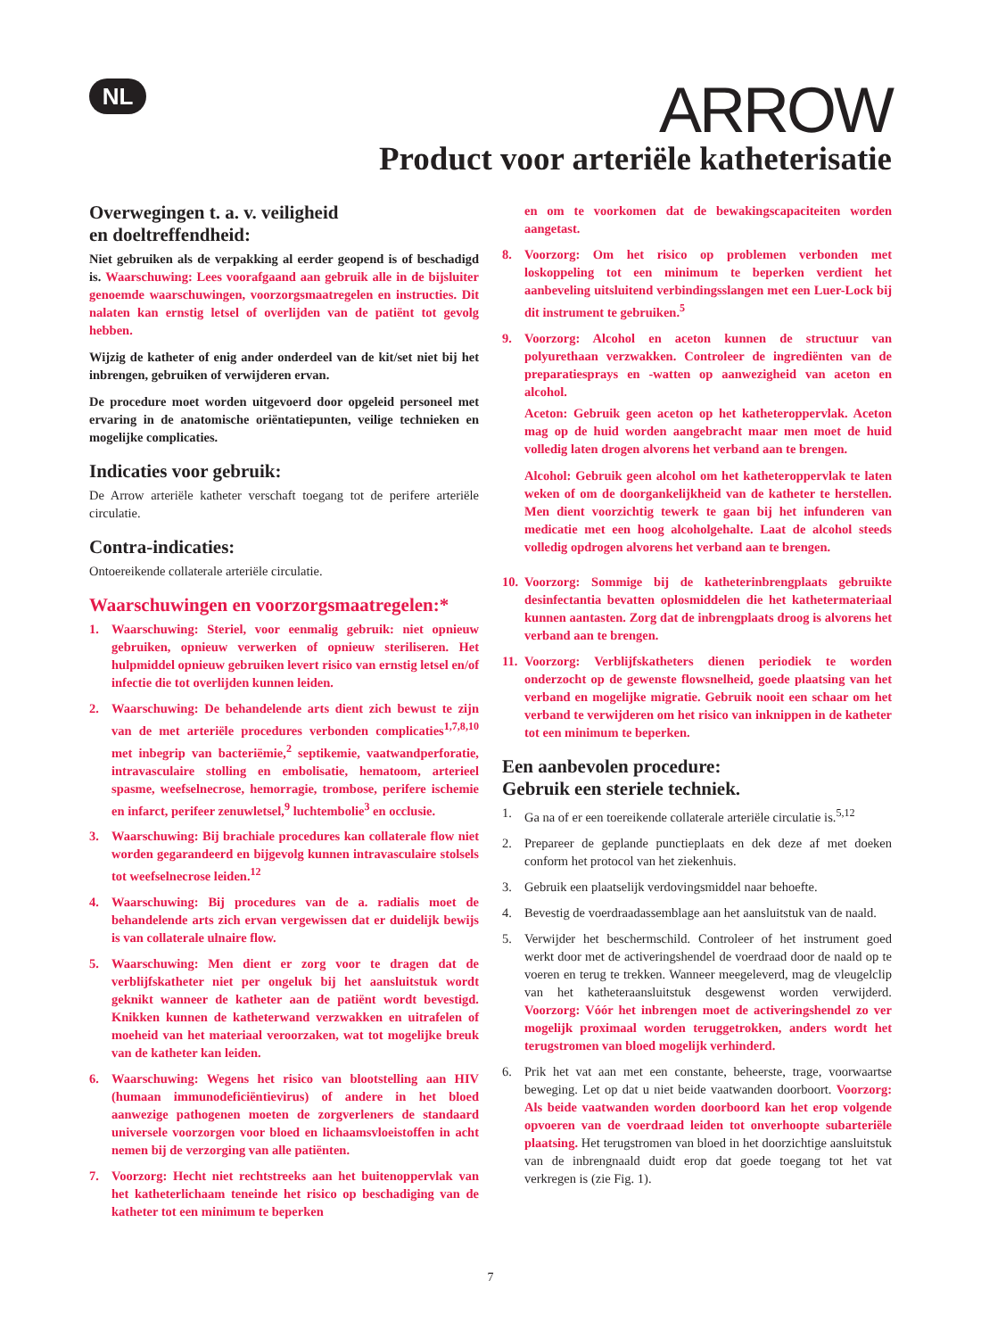NL ARROW
Product voor arteriële katheterisatie
Overwegingen t. a. v. veiligheid
en doeltreffendheid:
Niet gebruiken als de verpakking al eerder geopend is of beschadigd is. Waarschuwing: Lees voorafgaand aan gebruik alle in de bijsluiter genoemde waarschuwingen, voorzorgsmaatregelen en instructies. Dit nalaten kan ernstig letsel of overlijden van de patiënt tot gevolg hebben.
Wijzig de katheter of enig ander onderdeel van de kit/set niet bij het inbrengen, gebruiken of verwijderen ervan.
De procedure moet worden uitgevoerd door opgeleid personeel met ervaring in de anatomische oriëntatiepunten, veilige technieken en mogelijke complicaties.
Indicaties voor gebruik:
De Arrow arteriële katheter verschaft toegang tot de perifere arteriële circulatie.
Contra-indicaties:
Ontoereikende collaterale arteriële circulatie.
Waarschuwingen en voorzorgsmaatregelen:*
1. Waarschuwing: Steriel, voor eenmalig gebruik: niet opnieuw gebruiken, opnieuw verwerken of opnieuw steriliseren. Het hulpmiddel opnieuw gebruiken levert risico van ernstig letsel en/of infectie die tot overlijden kunnen leiden.
2. Waarschuwing: De behandelende arts dient zich bewust te zijn van de met arteriële procedures verbonden complicaties<sup>1,7,8,10</sup> met inbegrip van bacteriëmie,<sup>2</sup> septikemie, vaatwandperforatie, intravasculaire stolling en embolisatie, hematoom, arterieel spasme, weefselnecrose, hemorragie, trombose, perifere ischemie en infarct, perifeer zenuwletsel,<sup>9</sup> luchtembolie<sup>3</sup> en occlusie.
3. Waarschuwing: Bij brachiale procedures kan collaterale flow niet worden gegarandeerd en bijgevolg kunnen intravasculaire stolsels tot weefselnecrose leiden.<sup>12</sup>
4. Waarschuwing: Bij procedures van de a. radialis moet de behandelende arts zich ervan vergewissen dat er duidelijk bewijs is van collaterale ulnaire flow.
5. Waarschuwing: Men dient er zorg voor te dragen dat de verblijfskatheter niet per ongeluk bij het aansluitstuk wordt geknikt wanneer de katheter aan de patiënt wordt bevestigd. Knikken kunnen de katheterwand verzwakken en uitrafelen of moeheid van het materiaal veroorzaken, wat tot mogelijke breuk van de katheter kan leiden.
6. Waarschuwing: Wegens het risico van blootstelling aan HIV (humaan immunodeficiëntievirus) of andere in het bloed aanwezige pathogenen moeten de zorgverleners de standaard universele voorzorgen voor bloed en lichaamsvloeistoffen in acht nemen bij de verzorging van alle patiënten.
7. Voorzorg: Hecht niet rechtstreeks aan het buitenoppervlak van het katheterlichaam teneinde het risico op beschadiging van de katheter tot een minimum te beperken
en om te voorkomen dat de bewakingscapaciteiten worden aangetast.
8. Voorzorg: Om het risico op problemen verbonden met loskoppeling tot een minimum te beperken verdient het aanbeveling uitsluitend verbindingsslangen met een Luer-Lock bij dit instrument te gebruiken.<sup>5</sup>
9. Voorzorg: Alcohol en aceton kunnen de structuur van polyurethaan verzwakken. Controleer de ingrediënten van de preparatiesprays en -watten op aanwezigheid van aceton en alcohol.
Aceton: Gebruik geen aceton op het katheteroppervlak. Aceton mag op de huid worden aangebracht maar men moet de huid volledig laten drogen alvorens het verband aan te brengen.
Alcohol: Gebruik geen alcohol om het katheteroppervlak te laten weken of om de doorgankelijkheid van de katheter te herstellen. Men dient voorzichtig tewerk te gaan bij het infunderen van medicatie met een hoog alcoholgehalte. Laat de alcohol steeds volledig opdrogen alvorens het verband aan te brengen.
10.
Voorzorg: Sommige bij de katheterinbrengplaats gebruikte desinfectantia bevatten oplosmiddelen die het kathetermateriaal kunnen aantasten. Zorg dat de inbrengplaats droog is alvorens het verband aan te brengen.
11.
Voorzorg: Verblijfskatheters dienen periodiek te worden onderzocht op de gewenste flowsnelheid, goede plaatsing van het verband en mogelijke migratie. Gebruik nooit een schaar om het verband te verwijderen om het risico van inknippen in de katheter tot een minimum te beperken.
Een aanbevolen procedure:
Gebruik een steriele techniek.
1. Ga na of er een toereikende collaterale arteriële circulatie is.<sup>5,12</sup>
2. Prepareer de geplande punctieplaats en dek deze af met doeken conform het protocol van het ziekenhuis.
3. Gebruik een plaatselijk verdovingsmiddel naar behoefte.
4. Bevestig de voerdraadassemblage aan het aansluitstuk van de naald.
5. Verwijder het beschermschild. Controleer of het instrument goed werkt door met de activeringshendel de voerdraad door de naald op te voeren en terug te trekken. Wanneer meegeleverd, mag de vleugelclip van het katheteraansluitstuk desgewenst worden verwijderd. Voorzorg: Vóór het inbrengen moet de activeringshendel zo ver mogelijk proximaal worden teruggetrokken, anders wordt het terugstromen van bloed mogelijk verhinderd.
6. Prik het vat aan met een constante, beheerste, trage, voorwaartse beweging. Let op dat u niet beide vaatwanden doorboort. Voorzorg: Als beide vaatwanden worden doorboord kan het erop volgende opvoeren van de voerdraad leiden tot onverhoopte subarteriële plaatsing. Het terugstromen van bloed in het doorzichtige aansluitstuk van de inbrengnaald duidt erop dat goede toegang tot het vat verkregen is (zie Fig. 1).
7